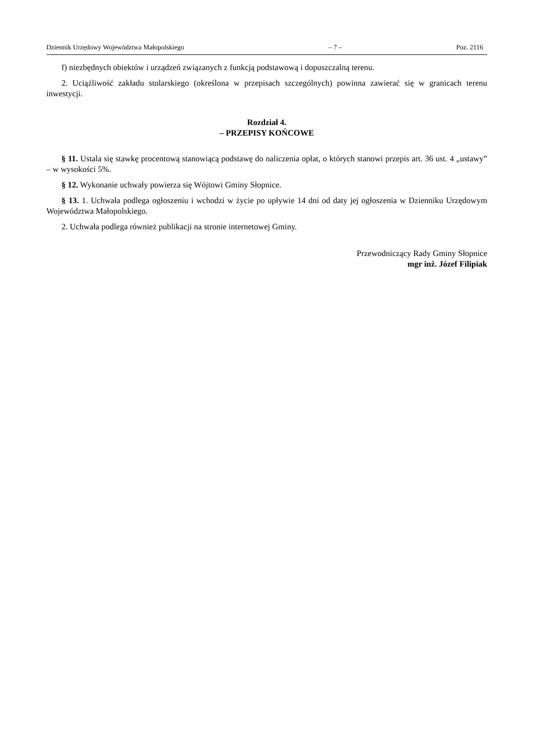Dziennik Urzędowy Województwa Małopolskiego – 7 – Poz. 2116
f) niezbędnych obiektów i urządzeń związanych z funkcją podstawową i dopuszczalną terenu.
2. Uciążliwość zakładu stolarskiego (określona w przepisach szczególnych) powinna zawierać się w granicach terenu inwestycji.
Rozdział 4.
– PRZEPISY KOŃCOWE
§ 11. Ustala się stawkę procentową stanowiącą podstawę do naliczenia opłat, o których stanowi przepis art. 36 ust. 4 „ustawy” – w wysokości 5%.
§ 12. Wykonanie uchwały powierza się Wójtowi Gminy Słopnice.
§ 13. 1. Uchwała podlega ogłoszeniu i wchodzi w życie po upływie 14 dni od daty jej ogłoszenia w Dzienniku Urzędowym Województwa Małopolskiego.
2. Uchwała podlega również publikacji na stronie internetowej Gminy.
Przewodniczący Rady Gminy Słopnice
mgr inż. Józef Filipiak